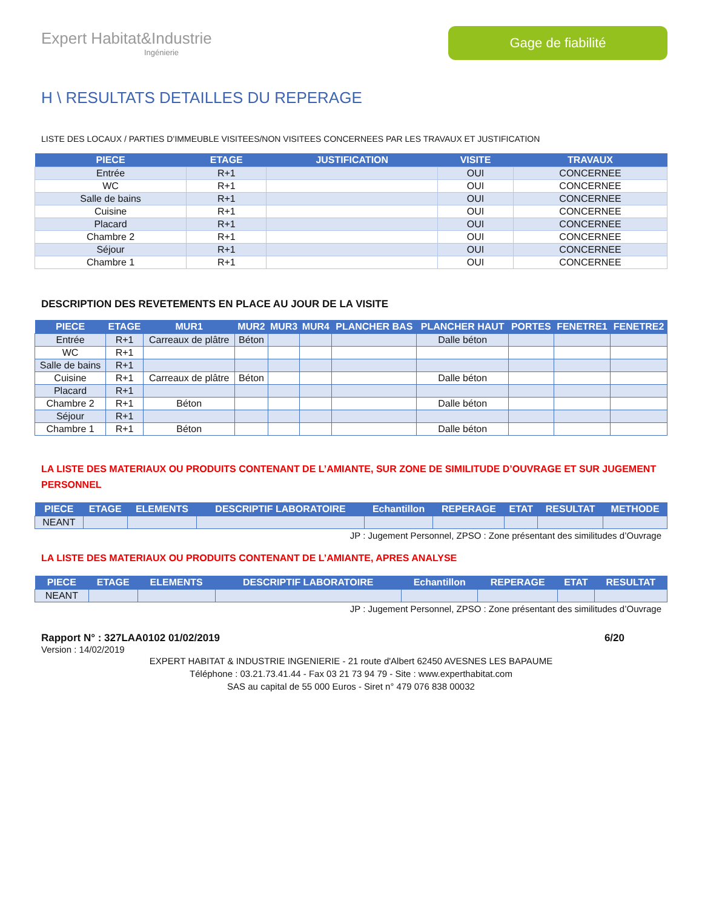Expert Habitat&Industrie
Ingénierie
Gage de fiabilité
H \ RESULTATS DETAILLES DU REPERAGE
LISTE DES LOCAUX / PARTIES D’IMMEUBLE VISITEES/NON VISITEES CONCERNEES PAR LES TRAVAUX ET JUSTIFICATION
| PIECE | ETAGE | JUSTIFICATION | VISITE | TRAVAUX |
| --- | --- | --- | --- | --- |
| Entrée | R+1 | | OUI | CONCERNEE |
| WC | R+1 | | OUI | CONCERNEE |
| Salle de bains | R+1 | | OUI | CONCERNEE |
| Cuisine | R+1 | | OUI | CONCERNEE |
| Placard | R+1 | | OUI | CONCERNEE |
| Chambre 2 | R+1 | | OUI | CONCERNEE |
| Séjour | R+1 | | OUI | CONCERNEE |
| Chambre 1 | R+1 | | OUI | CONCERNEE |
DESCRIPTION DES REVETEMENTS EN PLACE AU JOUR DE LA VISITE
| PIECE | ETAGE | MUR1 | MUR2 | MUR3 | MUR4 | PLANCHER BAS | PLANCHER HAUT | PORTES | FENETRE1 | FENETRE2 |
| --- | --- | --- | --- | --- | --- | --- | --- | --- | --- | --- |
| Entrée | R+1 | Carreaux de plâtre | Béton | | | | Dalle béton | | | |
| WC | R+1 | | | | | | | | | |
| Salle de bains | R+1 | | | | | | | | | |
| Cuisine | R+1 | Carreaux de plâtre | Béton | | | | Dalle béton | | | |
| Placard | R+1 | | | | | | | | | |
| Chambre 2 | R+1 | Béton | | | | | Dalle béton | | | |
| Séjour | R+1 | | | | | | | | | |
| Chambre 1 | R+1 | Béton | | | | | Dalle béton | | | |
LA LISTE DES MATERIAUX OU PRODUITS CONTENANT DE L’AMIANTE, SUR ZONE DE SIMILITUDE D’OUVRAGE ET SUR JUGEMENT PERSONNEL
| PIECE | ETAGE | ELEMENTS | DESCRIPTIF LABORATOIRE | Echantillon | REPERAGE | ETAT | RESULTAT | METHODE |
| --- | --- | --- | --- | --- | --- | --- | --- | --- |
| NEANT | | | | | | | | |
JP : Jugement Personnel, ZPSO : Zone présentant des similitudes d’Ouvrage
LA LISTE DES MATERIAUX OU PRODUITS CONTENANT DE L’AMIANTE, APRES ANALYSE
| PIECE | ETAGE | ELEMENTS | DESCRIPTIF LABORATOIRE | Echantillon | REPERAGE | ETAT | RESULTAT |
| --- | --- | --- | --- | --- | --- | --- | --- |
| NEANT | | | | | | | |
JP : Jugement Personnel, ZPSO : Zone présentant des similitudes d’Ouvrage
Rapport N° : 327LAA0102 01/02/2019 6/20
Version : 14/02/2019
EXPERT HABITAT & INDUSTRIE INGENIERIE - 21 route d'Albert 62450 AVESNES LES BAPAUME
Téléphone : 03.21.73.41.44 - Fax 03 21 73 94 79 - Site : www.experthabitat.com
SAS au capital de 55 000 Euros - Siret n° 479 076 838 00032